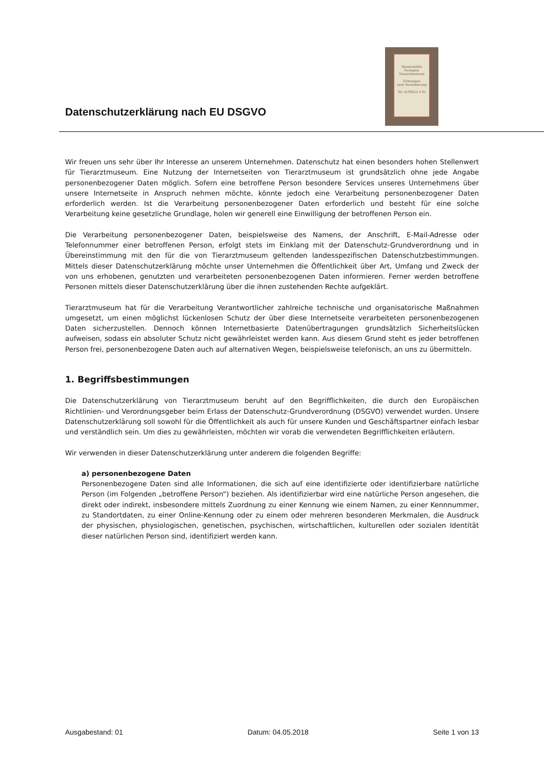Wassermühle
Paulsplan
Tierarztmuseum
Führungen
nach Vereinbarung
Tel. (039422) 4 82
Datenschutzerklärung nach EU DSGVO
Wir freuen uns sehr über Ihr Interesse an unserem Unternehmen. Datenschutz hat einen besonders hohen Stellenwert für Tierarztmuseum. Eine Nutzung der Internetseiten von Tierarztmuseum ist grundsätzlich ohne jede Angabe personenbezogener Daten möglich. Sofern eine betroffene Person besondere Services unseres Unternehmens über unsere Internetseite in Anspruch nehmen möchte, könnte jedoch eine Verarbeitung personenbezogener Daten erforderlich werden. Ist die Verarbeitung personenbezogener Daten erforderlich und besteht für eine solche Verarbeitung keine gesetzliche Grundlage, holen wir generell eine Einwilligung der betroffenen Person ein.
Die Verarbeitung personenbezogener Daten, beispielsweise des Namens, der Anschrift, E-Mail-Adresse oder Telefonnummer einer betroffenen Person, erfolgt stets im Einklang mit der Datenschutz-Grundverordnung und in Übereinstimmung mit den für die von Tierarztmuseum geltenden landesspezifischen Datenschutzbestimmungen. Mittels dieser Datenschutzerklärung möchte unser Unternehmen die Öffentlichkeit über Art, Umfang und Zweck der von uns erhobenen, genutzten und verarbeiteten personenbezogenen Daten informieren. Ferner werden betroffene Personen mittels dieser Datenschutzerklärung über die ihnen zustehenden Rechte aufgeklärt.
Tierarztmuseum hat für die Verarbeitung Verantwortlicher zahlreiche technische und organisatorische Maßnahmen umgesetzt, um einen möglichst lückenlosen Schutz der über diese Internetseite verarbeiteten personenbezogenen Daten sicherzustellen. Dennoch können Internetbasierte Datenübertragungen grundsätzlich Sicherheitslücken aufweisen, sodass ein absoluter Schutz nicht gewährleistet werden kann. Aus diesem Grund steht es jeder betroffenen Person frei, personenbezogene Daten auch auf alternativen Wegen, beispielsweise telefonisch, an uns zu übermitteln.
1. Begriffsbestimmungen
Die Datenschutzerklärung von Tierarztmuseum beruht auf den Begrifflichkeiten, die durch den Europäischen Richtlinien- und Verordnungsgeber beim Erlass der Datenschutz-Grundverordnung (DSGVO) verwendet wurden. Unsere Datenschutzerklärung soll sowohl für die Öffentlichkeit als auch für unsere Kunden und Geschäftspartner einfach lesbar und verständlich sein. Um dies zu gewährleisten, möchten wir vorab die verwendeten Begrifflichkeiten erläutern.
Wir verwenden in dieser Datenschutzerklärung unter anderem die folgenden Begriffe:
a) personenbezogene Daten
Personenbezogene Daten sind alle Informationen, die sich auf eine identifizierte oder identifizierbare natürliche Person (im Folgenden „betroffene Person“) beziehen. Als identifizierbar wird eine natürliche Person angesehen, die direkt oder indirekt, insbesondere mittels Zuordnung zu einer Kennung wie einem Namen, zu einer Kennnummer, zu Standortdaten, zu einer Online-Kennung oder zu einem oder mehreren besonderen Merkmalen, die Ausdruck der physischen, physiologischen, genetischen, psychischen, wirtschaftlichen, kulturellen oder sozialen Identität dieser natürlichen Person sind, identifiziert werden kann.
Ausgabestand: 01 Datum: 04.05.2018 Seite 1 von 13